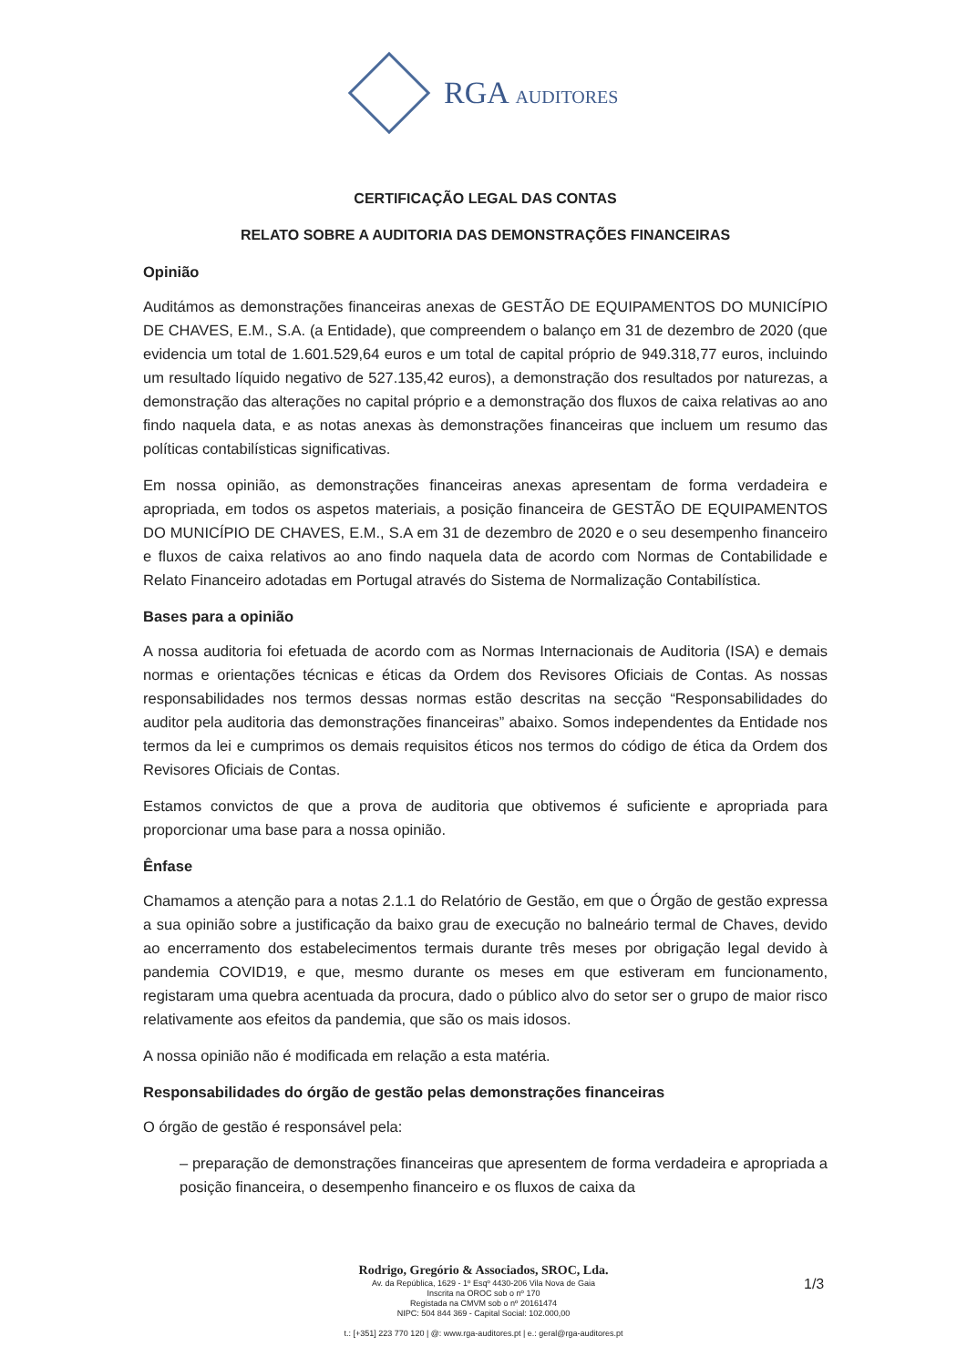RGA AUDITORES
CERTIFICAÇÃO LEGAL DAS CONTAS
RELATO SOBRE A AUDITORIA DAS DEMONSTRAÇÕES FINANCEIRAS
Opinião
Auditámos as demonstrações financeiras anexas de GESTÃO DE EQUIPAMENTOS DO MUNICÍPIO DE CHAVES, E.M., S.A. (a Entidade), que compreendem o balanço em 31 de dezembro de 2020 (que evidencia um total de 1.601.529,64 euros e um total de capital próprio de 949.318,77 euros, incluindo um resultado líquido negativo de 527.135,42 euros), a demonstração dos resultados por naturezas, a demonstração das alterações no capital próprio e a demonstração dos fluxos de caixa relativas ao ano findo naquela data, e as notas anexas às demonstrações financeiras que incluem um resumo das políticas contabilísticas significativas.
Em nossa opinião, as demonstrações financeiras anexas apresentam de forma verdadeira e apropriada, em todos os aspetos materiais, a posição financeira de GESTÃO DE EQUIPAMENTOS DO MUNICÍPIO DE CHAVES, E.M., S.A em 31 de dezembro de 2020 e o seu desempenho financeiro e fluxos de caixa relativos ao ano findo naquela data de acordo com Normas de Contabilidade e Relato Financeiro adotadas em Portugal através do Sistema de Normalização Contabilística.
Bases para a opinião
A nossa auditoria foi efetuada de acordo com as Normas Internacionais de Auditoria (ISA) e demais normas e orientações técnicas e éticas da Ordem dos Revisores Oficiais de Contas. As nossas responsabilidades nos termos dessas normas estão descritas na secção “Responsabilidades do auditor pela auditoria das demonstrações financeiras” abaixo. Somos independentes da Entidade nos termos da lei e cumprimos os demais requisitos éticos nos termos do código de ética da Ordem dos Revisores Oficiais de Contas.
Estamos convictos de que a prova de auditoria que obtivemos é suficiente e apropriada para proporcionar uma base para a nossa opinião.
Ênfase
Chamamos a atenção para a notas 2.1.1 do Relatório de Gestão, em que o Órgão de gestão expressa a sua opinião sobre a justificação da baixo grau de execução no balneário termal de Chaves, devido ao encerramento dos estabelecimentos termais durante três meses por obrigação legal devido à pandemia COVID19, e que, mesmo durante os meses em que estiveram em funcionamento, registaram uma quebra acentuada da procura, dado o público alvo do setor ser o grupo de maior risco relativamente aos efeitos da pandemia, que são os mais idosos.
A nossa opinião não é modificada em relação a esta matéria.
Responsabilidades do órgão de gestão pelas demonstrações financeiras
O órgão de gestão é responsável pela:
– preparação de demonstrações financeiras que apresentem de forma verdadeira e apropriada a posição financeira, o desempenho financeiro e os fluxos de caixa da
Rodrigo, Gregório & Associados, SROC, Lda.
Av. da República, 1629 - 1º Esqº 4430-206 Vila Nova de Gaia
Inscrita na OROC sob o nº 170
Registada na CMVM sob o nº 20161474
NIPC: 504 844 369 - Capital Social: 102.000,00
t.: [+351] 223 770 120 | @: www.rga-auditores.pt | e.: geral@rga-auditores.pt
1/3